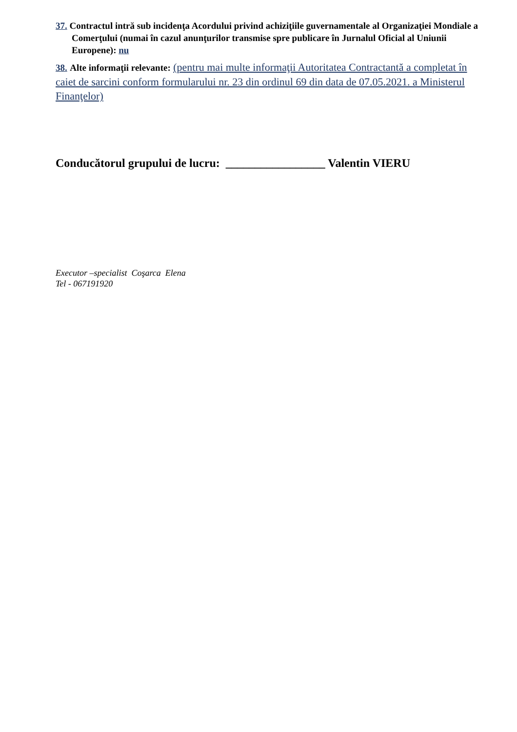37. Contractul intră sub incidenţa Acordului privind achiziţiile guvernamentale al Organizaţiei Mondiale a Comerţului (numai în cazul anunţurilor transmise spre publicare în Jurnalul Oficial al Uniunii Europene): nu
38. Alte informaţii relevante: (pentru mai multe informaţii Autoritatea Contractantă a completat în caiet de sarcini conform formularului nr. 23 din ordinul 69 din data de 07.05.2021. a Ministerul Finanţelor)
Conducătorul grupului de lucru: _________________ Valentin VIERU
Executor –specialist Coşarca Elena
Tel - 067191920